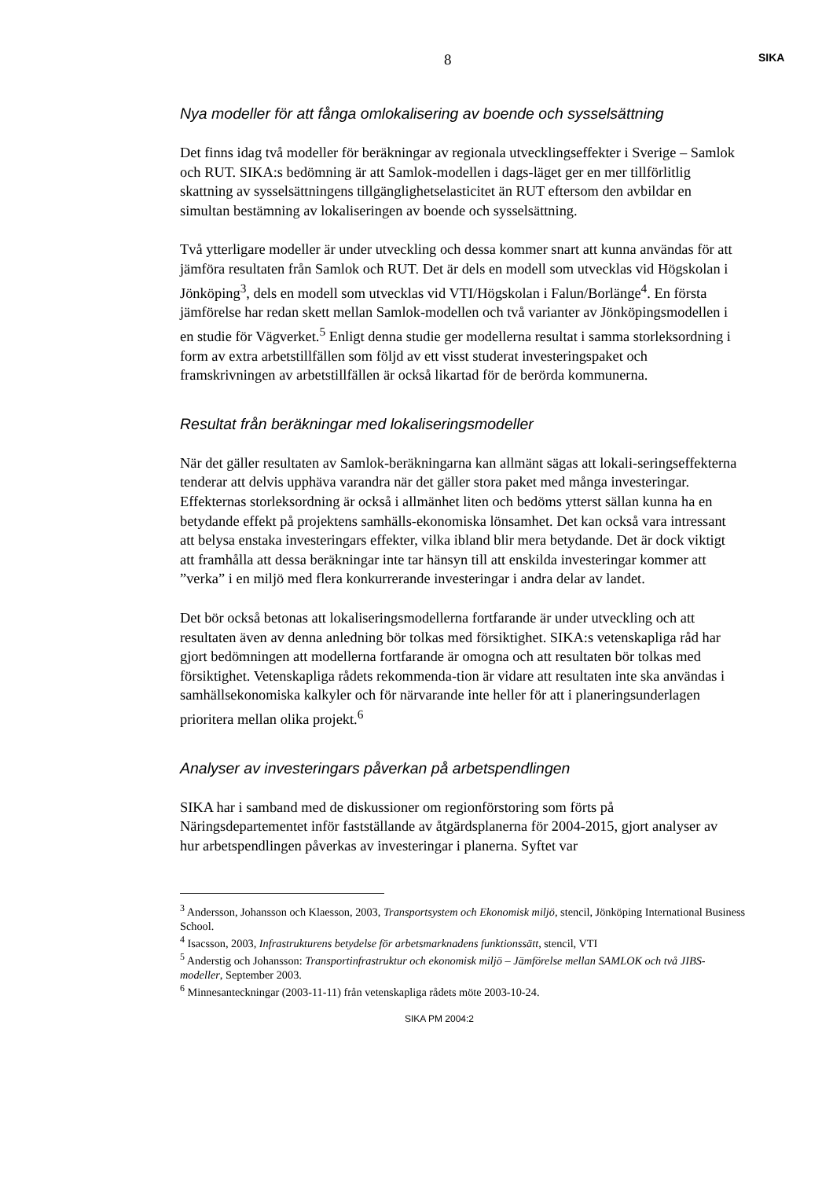8
SIKA
Nya modeller för att fånga omlokalisering av boende och sysselsättning
Det finns idag två modeller för beräkningar av regionala utvecklingseffekter i Sverige – Samlok och RUT. SIKA:s bedömning är att Samlok-modellen i dags-läget ger en mer tillförlitlig skattning av sysselsättningens tillgänglighetselasticitet än RUT eftersom den avbildar en simultan bestämning av lokaliseringen av boende och sysselsättning.
Två ytterligare modeller är under utveckling och dessa kommer snart att kunna användas för att jämföra resultaten från Samlok och RUT. Det är dels en modell som utvecklas vid Högskolan i Jönköping<sup>3</sup>, dels en modell som utvecklas vid VTI/Högskolan i Falun/Borlänge<sup>4</sup>. En första jämförelse har redan skett mellan Samlok-modellen och två varianter av Jönköpingsmodellen i en studie för Vägverket.<sup>5</sup> Enligt denna studie ger modellerna resultat i samma storleksordning i form av extra arbetstillfällen som följd av ett visst studerat investeringspaket och framskrivningen av arbetstillfällen är också likartad för de berörda kommunerna.
Resultat från beräkningar med lokaliseringsmodeller
När det gäller resultaten av Samlok-beräkningarna kan allmänt sägas att lokali-seringseffekterna tenderar att delvis upphäva varandra när det gäller stora paket med många investeringar. Effekternas storleksordning är också i allmänhet liten och bedöms ytterst sällan kunna ha en betydande effekt på projektens samhälls-ekonomiska lönsamhet. Det kan också vara intressant att belysa enstaka investeringars effekter, vilka ibland blir mera betydande. Det är dock viktigt att framhålla att dessa beräkningar inte tar hänsyn till att enskilda investeringar kommer att ”verka” i en miljö med flera konkurrerande investeringar i andra delar av landet.
Det bör också betonas att lokaliseringsmodellerna fortfarande är under utveckling och att resultaten även av denna anledning bör tolkas med försiktighet. SIKA:s vetenskapliga råd har gjort bedömningen att modellerna fortfarande är omogna och att resultaten bör tolkas med försiktighet. Vetenskapliga rådets rekommenda-tion är vidare att resultaten inte ska användas i samhällsekonomiska kalkyler och för närvarande inte heller för att i planeringsunderlagen prioritera mellan olika projekt.<sup>6</sup>
Analyser av investeringars påverkan på arbetspendlingen
SIKA har i samband med de diskussioner om regionförstoring som förts på Näringsdepartementet inför fastställande av åtgärdsplanerna för 2004-2015, gjort analyser av hur arbetspendlingen påverkas av investeringar i planerna. Syftet var
<sup>3</sup> Andersson, Johansson och Klaesson, 2003, Transportsystem och Ekonomisk miljö, stencil, Jönköping International Business School.
<sup>4</sup> Isacsson, 2003, Infrastrukturens betydelse för arbetsmarknadens funktionssätt, stencil, VTI
<sup>5</sup> Anderstig och Johansson: Transportinfrastruktur och ekonomisk miljö – Jämförelse mellan SAMLOK och två JIBS-modeller, September 2003.
<sup>6</sup> Minnesanteckningar (2003-11-11) från vetenskapliga rådets möte 2003-10-24.
SIKA PM 2004:2